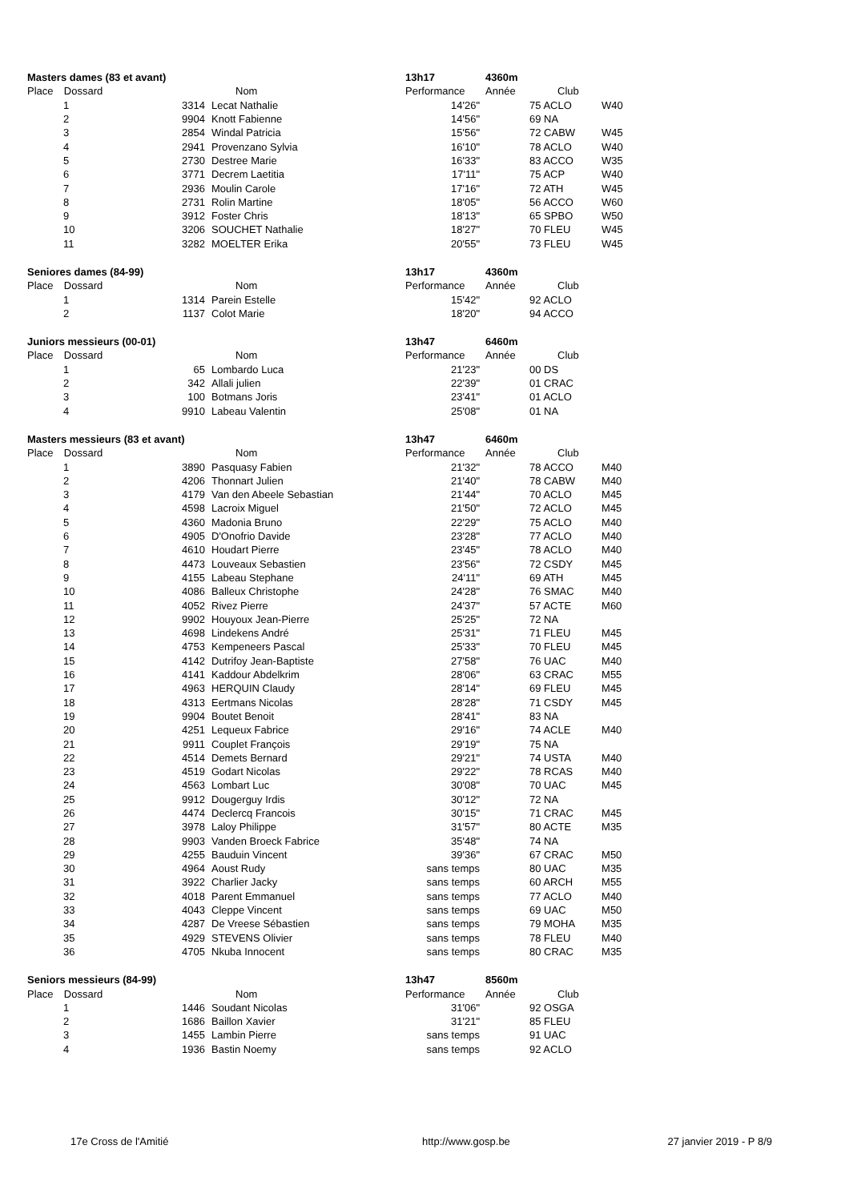| Masters dames (83 et avant) | | | | 13h17 | 4360m | | |
| Place | Dossard | | Nom | Performance | Année | Club | |
| | 1 | 3314 | Lecat Nathalie | 14'26" | | 75 ACLO | W40 |
| | 2 | 9904 | Knott Fabienne | 14'56" | | 69 NA | |
| | 3 | 2854 | Windal Patricia | 15'56" | | 72 CABW | W45 |
| | 4 | 2941 | Provenzano Sylvia | 16'10" | | 78 ACLO | W40 |
| | 5 | 2730 | Destree Marie | 16'33" | | 83 ACCO | W35 |
| | 6 | 3771 | Decrem Laetitia | 17'11" | | 75 ACP | W40 |
| | 7 | 2936 | Moulin Carole | 17'16" | | 72 ATH | W45 |
| | 8 | 2731 | Rolin Martine | 18'05" | | 56 ACCO | W60 |
| | 9 | 3912 | Foster Chris | 18'13" | | 65 SPBO | W50 |
| | 10 | 3206 | SOUCHET Nathalie | 18'27" | | 70 FLEU | W45 |
| | 11 | 3282 | MOELTER Erika | 20'55" | | 73 FLEU | W45 |
| Seniores dames (84-99) | | | | 13h17 | 4360m | | |
| Place | Dossard | | Nom | Performance | Année | Club | |
| | 1 | 1314 | Parein Estelle | 15'42" | | 92 ACLO | |
| | 2 | 1137 | Colot Marie | 18'20" | | 94 ACCO | |
| Juniors messieurs (00-01) | | | | 13h47 | 6460m | | |
| Place | Dossard | | Nom | Performance | Année | Club | |
| | 1 | 65 | Lombardo Luca | 21'23" | | 00 DS | |
| | 2 | 342 | Allali julien | 22'39" | | 01 CRAC | |
| | 3 | 100 | Botmans Joris | 23'41" | | 01 ACLO | |
| | 4 | 9910 | Labeau Valentin | 25'08" | | 01 NA | |
| Masters messieurs (83 et avant) | | | | 13h47 | 6460m | | |
| Place | Dossard | | Nom | Performance | Année | Club | |
| | 1 | 3890 | Pasquasy Fabien | 21'32" | | 78 ACCO | M40 |
| | 2 | 4206 | Thonnart Julien | 21'40" | | 78 CABW | M40 |
| | 3 | 4179 | Van den Abeele Sebastian | 21'44" | | 70 ACLO | M45 |
| | 4 | 4598 | Lacroix Miguel | 21'50" | | 72 ACLO | M45 |
| | 5 | 4360 | Madonia Bruno | 22'29" | | 75 ACLO | M40 |
| | 6 | 4905 | D'Onofrio Davide | 23'28" | | 77 ACLO | M40 |
| | 7 | 4610 | Houdart Pierre | 23'45" | | 78 ACLO | M40 |
| | 8 | 4473 | Louveaux Sebastien | 23'56" | | 72 CSDY | M45 |
| | 9 | 4155 | Labeau Stephane | 24'11" | | 69 ATH | M45 |
| | 10 | 4086 | Balleux Christophe | 24'28" | | 76 SMAC | M40 |
| | 11 | 4052 | Rivez Pierre | 24'37" | | 57 ACTE | M60 |
| | 12 | 9902 | Houyoux Jean-Pierre | 25'25" | | 72 NA | |
| | 13 | 4698 | Lindekens André | 25'31" | | 71 FLEU | M45 |
| | 14 | 4753 | Kempeneers Pascal | 25'33" | | 70 FLEU | M45 |
| | 15 | 4142 | Dutrifoy Jean-Baptiste | 27'58" | | 76 UAC | M40 |
| | 16 | 4141 | Kaddour Abdelkrim | 28'06" | | 63 CRAC | M55 |
| | 17 | 4963 | HERQUIN Claudy | 28'14" | | 69 FLEU | M45 |
| | 18 | 4313 | Eertmans Nicolas | 28'28" | | 71 CSDY | M45 |
| | 19 | 9904 | Boutet Benoit | 28'41" | | 83 NA | |
| | 20 | 4251 | Lequeux Fabrice | 29'16" | | 74 ACLE | M40 |
| | 21 | 9911 | Couplet François | 29'19" | | 75 NA | |
| | 22 | 4514 | Demets Bernard | 29'21" | | 74 USTA | M40 |
| | 23 | 4519 | Godart Nicolas | 29'22" | | 78 RCAS | M40 |
| | 24 | 4563 | Lombart Luc | 30'08" | | 70 UAC | M45 |
| | 25 | 9912 | Dougerguy Irdis | 30'12" | | 72 NA | |
| | 26 | 4474 | Declercq Francois | 30'15" | | 71 CRAC | M45 |
| | 27 | 3978 | Laloy Philippe | 31'57" | | 80 ACTE | M35 |
| | 28 | 9903 | Vanden Broeck Fabrice | 35'48" | | 74 NA | |
| | 29 | 4255 | Bauduin Vincent | 39'36" | | 67 CRAC | M50 |
| | 30 | 4964 | Aoust Rudy | sans temps | | 80 UAC | M35 |
| | 31 | 3922 | Charlier Jacky | sans temps | | 60 ARCH | M55 |
| | 32 | 4018 | Parent Emmanuel | sans temps | | 77 ACLO | M40 |
| | 33 | 4043 | Cleppe Vincent | sans temps | | 69 UAC | M50 |
| | 34 | 4287 | De Vreese Sébastien | sans temps | | 79 MOHA | M35 |
| | 35 | 4929 | STEVENS Olivier | sans temps | | 78 FLEU | M40 |
| | 36 | 4705 | Nkuba Innocent | sans temps | | 80 CRAC | M35 |
| Seniors messieurs (84-99) | | | | 13h47 | 8560m | | |
| Place | Dossard | | Nom | Performance | Année | Club | |
| | 1 | 1446 | Soudant Nicolas | 31'06" | | 92 OSGA | |
| | 2 | 1686 | Baillon Xavier | 31'21" | | 85 FLEU | |
| | 3 | 1455 | Lambin Pierre | sans temps | | 91 UAC | |
| | 4 | 1936 | Bastin Noemy | sans temps | | 92 ACLO | |
17e Cross de l'Amitié http://www.gosp.be 27 janvier 2019 - P 8/9